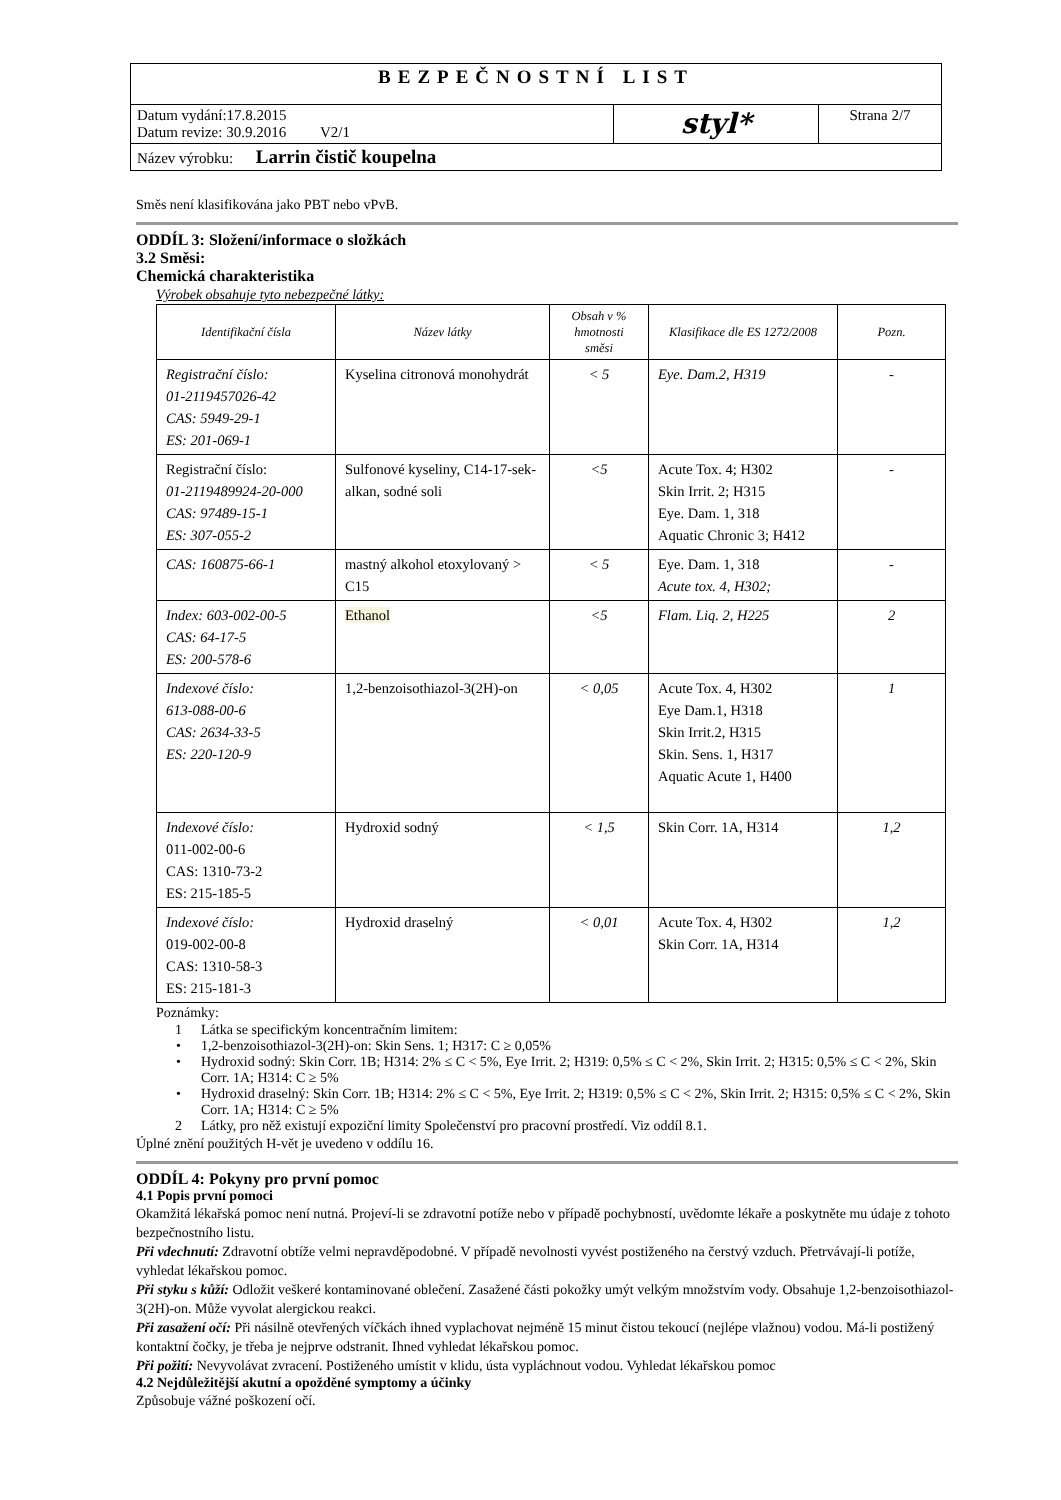| BEZPEČNOSTNÍ LIST | | |
| Datum vydání:17.8.2015 Datum revize: 30.9.2016 V2/1 | styl* | Strana 2/7 |
| Název výrobku: Larrin čistič koupelna | | |
Směs není klasifikována jako PBT nebo vPvB.
ODDÍL 3: Složení/informace o složkách
3.2 Směsi:
Chemická charakteristika
Výrobek obsahuje tyto nebezpečné látky:
| Identifikační čísla | Název látky | Obsah v % hmotnosti směsi | Klasifikace dle ES 1272/2008 | Pozn. |
| --- | --- | --- | --- | --- |
| Registrační číslo: 01-2119457026-42 CAS: 5949-29-1 ES: 201-069-1 | Kyselina citronová monohydrát | < 5 | Eye. Dam.2, H319 | - |
| Registrační číslo: 01-2119489924-20-000 CAS: 97489-15-1 ES: 307-055-2 | Sulfonové kyseliny, C14-17-sek-alkan, sodné soli | <5 | Acute Tox. 4; H302 Skin Irrit. 2; H315 Eye. Dam. 1, 318 Aquatic Chronic 3; H412 | - |
| CAS: 160875-66-1 | mastný alkohol etoxylovaný > C15 | < 5 | Eye. Dam. 1, 318 Acute tox. 4, H302; | - |
| Index: 603-002-00-5 CAS: 64-17-5 ES: 200-578-6 | Ethanol | <5 | Flam. Liq. 2, H225 | 2 |
| Indexové číslo: 613-088-00-6 CAS: 2634-33-5 ES: 220-120-9 | 1,2-benzoisothiazol-3(2H)-on | < 0,05 | Acute Tox. 4, H302 Eye Dam.1, H318 Skin Irrit.2, H315 Skin. Sens. 1, H317 Aquatic Acute 1, H400 | 1 |
| Indexové číslo: 011-002-00-6 CAS: 1310-73-2 ES: 215-185-5 | Hydroxid sodný | < 1,5 | Skin Corr. 1A, H314 | 1,2 |
| Indexové číslo: 019-002-00-8 CAS: 1310-58-3 ES: 215-181-3 | Hydroxid draselný | < 0,01 | Acute Tox. 4, H302 Skin Corr. 1A, H314 | 1,2 |
Poznámky:
1 Látka se specifickým koncentračním limitem:
• 1,2-benzoisothiazol-3(2H)-on: Skin Sens. 1; H317: C ≥ 0,05%
• Hydroxid sodný: Skin Corr. 1B; H314: 2% ≤ C < 5%, Eye Irrit. 2; H319: 0,5% ≤ C < 2%, Skin Irrit. 2; H315: 0,5% ≤ C < 2%, Skin Corr. 1A; H314: C ≥ 5%
• Hydroxid draselný: Skin Corr. 1B; H314: 2% ≤ C < 5%, Eye Irrit. 2; H319: 0,5% ≤ C < 2%, Skin Irrit. 2; H315: 0,5% ≤ C < 2%, Skin Corr. 1A; H314: C ≥ 5%
2 Látky, pro něž existují expoziční limity Společenství pro pracovní prostředí. Viz oddíl 8.1.
Úplné znění použitých H-vět je uvedeno v oddílu 16.
ODDÍL 4: Pokyny pro první pomoc
4.1 Popis první pomoci
Okamžitá lékařská pomoc není nutná. Projeví-li se zdravotní potíže nebo v případě pochybností, uvědomte lékaře a poskytněte mu údaje z tohoto bezpečnostního listu.
Při vdechnutí: Zdravotní obtíže velmi nepravděpodobné. V případě nevolnosti vyvést postiženého na čerstvý vzduch. Přetrvávají-li potíže, vyhledat lékařskou pomoc.
Při styku s kůží: Odložit veškeré kontaminované oblečení. Zasažené části pokožky umýt velkým množstvím vody. Obsahuje 1,2-benzoisothiazol-3(2H)-on. Může vyvolat alergickou reakci.
Při zasažení očí: Při násilně otevřených víčkách ihned vyplachovat nejméně 15 minut čistou tekoucí (nejlépe vlažnou) vodou. Má-li postižený kontaktní čočky, je třeba je nejprve odstranit. Ihned vyhledat lékařskou pomoc.
Při požití: Nevyvolávat zvracení. Postiženého umístit v klidu, ústa vypláchnout vodou. Vyhledat lékařskou pomoc
4.2 Nejdůležitější akutní a opožděné symptomy a účinky
Způsobuje vážné poškození očí.